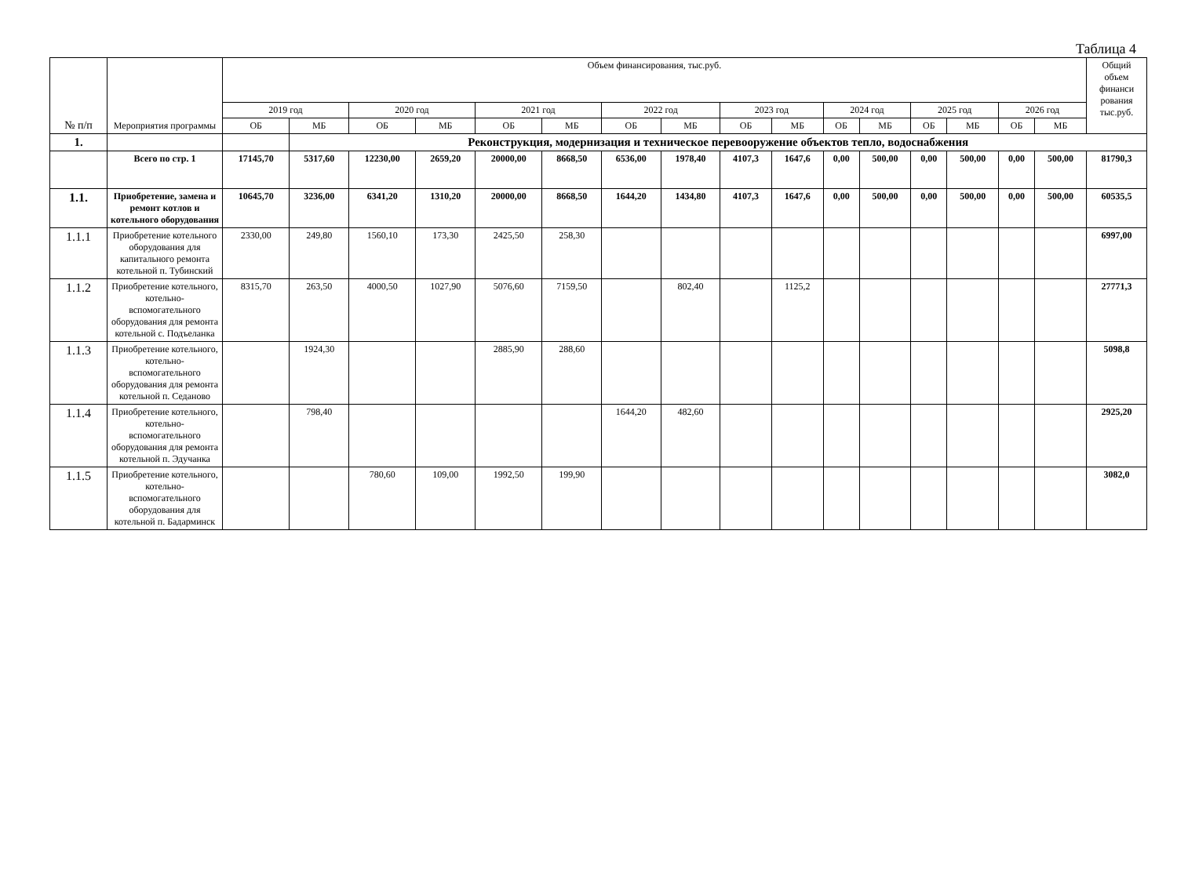Таблица 4
| № п/п | Мероприятия программы | Объем финансирования, тыс.руб. | | | | | | | | | | | | | | | | Общий объем финанси рования тыс.руб. |
| --- | --- | --- | --- | --- | --- | --- | --- | --- | --- | --- | --- | --- | --- | --- | --- | --- | --- | --- |
| | | 2019 год | | 2020 год | | 2021 год | | 2022 год | | 2023 год | | 2024 год | | 2025 год | | 2026 год | | |
| | | ОБ | МБ | ОБ | МБ | ОБ | МБ | ОБ | МБ | ОБ | МБ | ОБ | МБ | ОБ | МБ | ОБ | МБ | |
| 1. | | | Реконструкция, модернизация и техническое перевооружение объектов тепло, водоснабжения | | | | | | | | | | | | | | | |
| | Всего по стр. 1 | 17145,70 | 5317,60 | 12230,00 | 2659,20 | 20000,00 | 8668,50 | 6536,00 | 1978,40 | 4107,3 | 1647,6 | 0,00 | 500,00 | 0,00 | 500,00 | 0,00 | 500,00 | 81790,3 |
| 1.1. | Приобретение, замена и ремонт котлов и котельного оборудования | 10645,70 | 3236,00 | 6341,20 | 1310,20 | 20000,00 | 8668,50 | 1644,20 | 1434,80 | 4107,3 | 1647,6 | 0,00 | 500,00 | 0,00 | 500,00 | 0,00 | 500,00 | 60535,5 |
| 1.1.1 | Приобретение котельного оборудования для капитального ремонта котельной п. Тубинский | 2330,00 | 249,80 | 1560,10 | 173,30 | 2425,50 | 258,30 | | | | | | | | | | | 6997,00 |
| 1.1.2 | Приобретение котельного, котельно-вспомогательного оборудования для ремонта котельной с. Подъеланка | 8315,70 | 263,50 | 4000,50 | 1027,90 | 5076,60 | 7159,50 | | 802,40 | | 1125,2 | | | | | | | 27771,3 |
| 1.1.3 | Приобретение котельного, котельно-вспомогательного оборудования для ремонта котельной п. Седаново | | 1924,30 | | | 2885,90 | 288,60 | | | | | | | | | | | 5098,8 |
| 1.1.4 | Приобретение котельного, котельно-вспомогательного оборудования для ремонта котельной п. Эдучанка | | 798,40 | | | | | 1644,20 | 482,60 | | | | | | | | | 2925,20 |
| 1.1.5 | Приобретение котельного, котельно-вспомогательного оборудования для котельной п. Бадарминск | | | 780,60 | 109,00 | 1992,50 | 199,90 | | | | | | | | | | | 3082,0 |